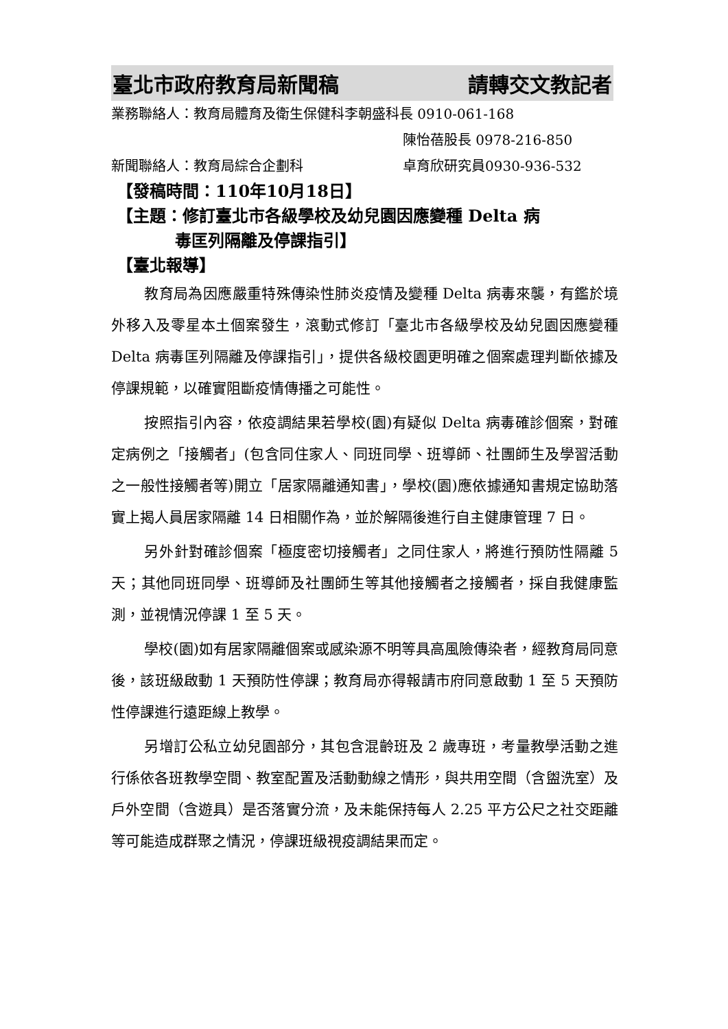臺北市政府教育局新聞稿 請轉交文教記者
業務聯絡人：教育局體育及衛生保健科李朝盛科長 0910-061-168
陳怡蓓股長 0978-216-850
新聞聯絡人：教育局綜合企劃科 卓育欣研究員0930-936-532
【發稿時間：110年10月18日】
【主題：修訂臺北市各級學校及幼兒園因應變種 Delta 病
毒匡列隔離及停課指引】
【臺北報導】
教育局為因應嚴重特殊傳染性肺炎疫情及變種 Delta 病毒來襲，有鑑於境外移入及零星本土個案發生，滾動式修訂「臺北市各級學校及幼兒園因應變種 Delta 病毒匡列隔離及停課指引」，提供各級校園更明確之個案處理判斷依據及停課規範，以確實阻斷疫情傳播之可能性。
按照指引內容，依疫調結果若學校(園)有疑似 Delta 病毒確診個案，對確定病例之「接觸者」(包含同住家人、同班同學、班導師、社團師生及學習活動之一般性接觸者等)開立「居家隔離通知書」，學校(園)應依據通知書規定協助落實上揭人員居家隔離 14 日相關作為，並於解隔後進行自主健康管理 7 日。
另外針對確診個案「極度密切接觸者」之同住家人，將進行預防性隔離 5 天；其他同班同學、班導師及社團師生等其他接觸者之接觸者，採自我健康監測，並視情況停課 1 至 5 天。
學校(園)如有居家隔離個案或感染源不明等具高風險傳染者，經教育局同意後，該班級啟動 1 天預防性停課；教育局亦得報請市府同意啟動 1 至 5 天預防性停課進行遠距線上教學。
另增訂公私立幼兒園部分，其包含混齡班及 2 歲專班，考量教學活動之進行係依各班教學空間、教室配置及活動動線之情形，與共用空間（含盥洗室）及戶外空間（含遊具）是否落實分流，及未能保持每人 2.25 平方公尺之社交距離等可能造成群聚之情況，停課班級視疫調結果而定。